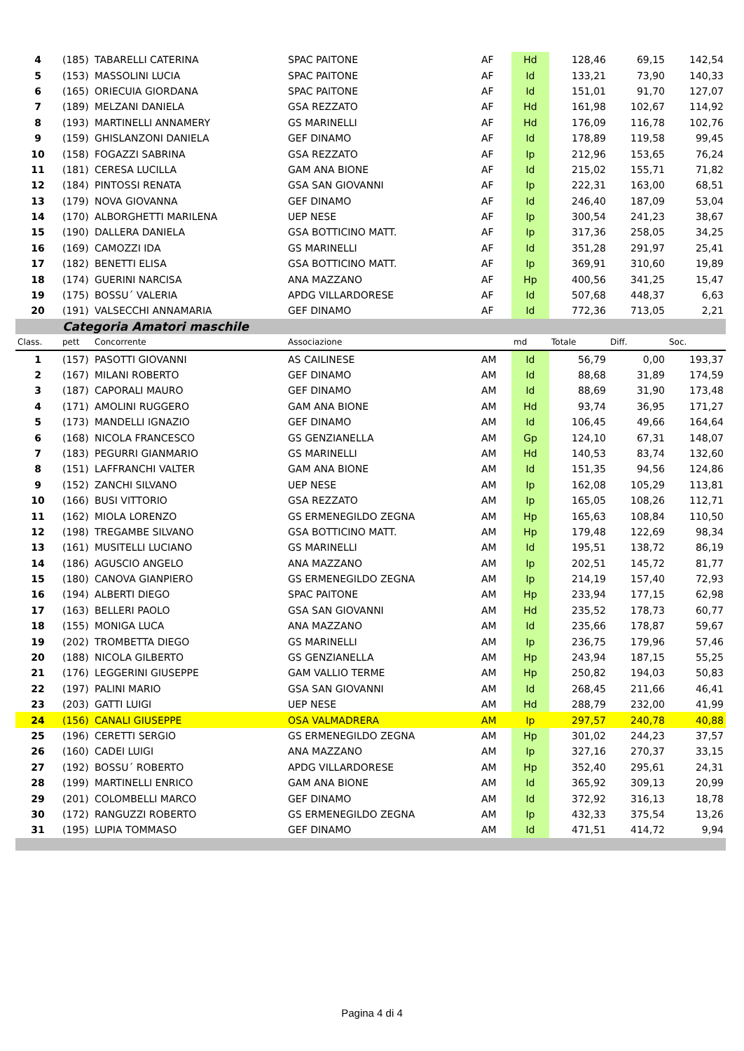| 4 | (185) | TABARELLI CATERINA | SPAC PAITONE | AF | Hd | 128,46 | 69,15 | 142,54 |
| 5 | (153) | MASSOLINI LUCIA | SPAC PAITONE | AF | Id | 133,21 | 73,90 | 140,33 |
| 6 | (165) | ORIECUIA GIORDANA | SPAC PAITONE | AF | Id | 151,01 | 91,70 | 127,07 |
| 7 | (189) | MELZANI DANIELA | GSA REZZATO | AF | Hd | 161,98 | 102,67 | 114,92 |
| 8 | (193) | MARTINELLI ANNAMERY | GS MARINELLI | AF | Hd | 176,09 | 116,78 | 102,76 |
| 9 | (159) | GHISLANZONI DANIELA | GEF DINAMO | AF | Id | 178,89 | 119,58 | 99,45 |
| 10 | (158) | FOGAZZI SABRINA | GSA REZZATO | AF | Ip | 212,96 | 153,65 | 76,24 |
| 11 | (181) | CERESA LUCILLA | GAM ANA BIONE | AF | Id | 215,02 | 155,71 | 71,82 |
| 12 | (184) | PINTOSSI RENATA | GSA SAN GIOVANNI | AF | Ip | 222,31 | 163,00 | 68,51 |
| 13 | (179) | NOVA GIOVANNA | GEF DINAMO | AF | Id | 246,40 | 187,09 | 53,04 |
| 14 | (170) | ALBORGHETTI MARILENA | UEP NESE | AF | Ip | 300,54 | 241,23 | 38,67 |
| 15 | (190) | DALLERA DANIELA | GSA BOTTICINO MATT. | AF | Ip | 317,36 | 258,05 | 34,25 |
| 16 | (169) | CAMOZZI IDA | GS MARINELLI | AF | Id | 351,28 | 291,97 | 25,41 |
| 17 | (182) | BENETTI ELISA | GSA BOTTICINO MATT. | AF | Ip | 369,91 | 310,60 | 19,89 |
| 18 | (174) | GUERINI NARCISA | ANA MAZZANO | AF | Hp | 400,56 | 341,25 | 15,47 |
| 19 | (175) | BOSSU´ VALERIA | APDG VILLARDORESE | AF | Id | 507,68 | 448,37 | 6,63 |
| 20 | (191) | VALSECCHI ANNAMARIA | GEF DINAMO | AF | Id | 772,36 | 713,05 | 2,21 |
| | Categoria Amatori maschile | | | | | | | |
| Class. | pett | Concorrente | Associazione | | md | Totale | Diff. | Soc. |
| 1 | (157) | PASOTTI GIOVANNI | AS CAILINESE | AM | Id | 56,79 | 0,00 | 193,37 |
| 2 | (167) | MILANI ROBERTO | GEF DINAMO | AM | Id | 88,68 | 31,89 | 174,59 |
| 3 | (187) | CAPORALI MAURO | GEF DINAMO | AM | Id | 88,69 | 31,90 | 173,48 |
| 4 | (171) | AMOLINI RUGGERO | GAM ANA BIONE | AM | Hd | 93,74 | 36,95 | 171,27 |
| 5 | (173) | MANDELLI IGNAZIO | GEF DINAMO | AM | Id | 106,45 | 49,66 | 164,64 |
| 6 | (168) | NICOLA FRANCESCO | GS GENZIANELLA | AM | Gp | 124,10 | 67,31 | 148,07 |
| 7 | (183) | PEGURRI GIANMARIO | GS MARINELLI | AM | Hd | 140,53 | 83,74 | 132,60 |
| 8 | (151) | LAFFRANCHI VALTER | GAM ANA BIONE | AM | Id | 151,35 | 94,56 | 124,86 |
| 9 | (152) | ZANCHI SILVANO | UEP NESE | AM | Ip | 162,08 | 105,29 | 113,81 |
| 10 | (166) | BUSI VITTORIO | GSA REZZATO | AM | Ip | 165,05 | 108,26 | 112,71 |
| 11 | (162) | MIOLA LORENZO | GS ERMENEGILDO ZEGNA | AM | Hp | 165,63 | 108,84 | 110,50 |
| 12 | (198) | TREGAMBE SILVANO | GSA BOTTICINO MATT. | AM | Hp | 179,48 | 122,69 | 98,34 |
| 13 | (161) | MUSITELLI LUCIANO | GS MARINELLI | AM | Id | 195,51 | 138,72 | 86,19 |
| 14 | (186) | AGUSCIO ANGELO | ANA MAZZANO | AM | Ip | 202,51 | 145,72 | 81,77 |
| 15 | (180) | CANOVA GIANPIERO | GS ERMENEGILDO ZEGNA | AM | Ip | 214,19 | 157,40 | 72,93 |
| 16 | (194) | ALBERTI DIEGO | SPAC PAITONE | AM | Hp | 233,94 | 177,15 | 62,98 |
| 17 | (163) | BELLERI PAOLO | GSA SAN GIOVANNI | AM | Hd | 235,52 | 178,73 | 60,77 |
| 18 | (155) | MONIGA LUCA | ANA MAZZANO | AM | Id | 235,66 | 178,87 | 59,67 |
| 19 | (202) | TROMBETTA DIEGO | GS MARINELLI | AM | Ip | 236,75 | 179,96 | 57,46 |
| 20 | (188) | NICOLA GILBERTO | GS GENZIANELLA | AM | Hp | 243,94 | 187,15 | 55,25 |
| 21 | (176) | LEGGERINI GIUSEPPE | GAM VALLIO TERME | AM | Hp | 250,82 | 194,03 | 50,83 |
| 22 | (197) | PALINI MARIO | GSA SAN GIOVANNI | AM | Id | 268,45 | 211,66 | 46,41 |
| 23 | (203) | GATTI LUIGI | UEP NESE | AM | Hd | 288,79 | 232,00 | 41,99 |
| 24 | (156) | CANALI GIUSEPPE | OSA VALMADRERA | AM | Ip | 297,57 | 240,78 | 40,88 |
| 25 | (196) | CERETTI SERGIO | GS ERMENEGILDO ZEGNA | AM | Hp | 301,02 | 244,23 | 37,57 |
| 26 | (160) | CADEI LUIGI | ANA MAZZANO | AM | Ip | 327,16 | 270,37 | 33,15 |
| 27 | (192) | BOSSU´ ROBERTO | APDG VILLARDORESE | AM | Hp | 352,40 | 295,61 | 24,31 |
| 28 | (199) | MARTINELLI ENRICO | GAM ANA BIONE | AM | Id | 365,92 | 309,13 | 20,99 |
| 29 | (201) | COLOMBELLI MARCO | GEF DINAMO | AM | Id | 372,92 | 316,13 | 18,78 |
| 30 | (172) | RANGUZZI ROBERTO | GS ERMENEGILDO ZEGNA | AM | Ip | 432,33 | 375,54 | 13,26 |
| 31 | (195) | LUPIA TOMMASO | GEF DINAMO | AM | Id | 471,51 | 414,72 | 9,94 |
Pagina 4 di 4